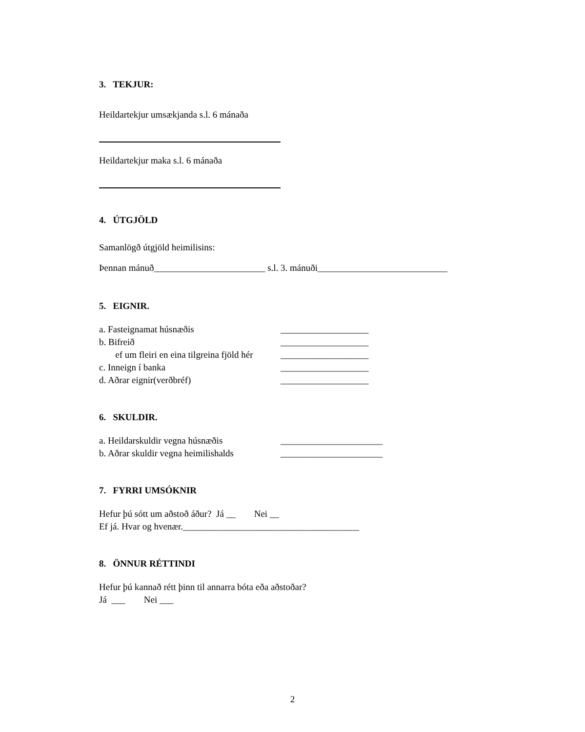3. TEKJUR:
Heildartekjur umsækjanda s.l. 6 mánaða
Heildartekjur maka s.l. 6 mánaða
4. ÚTGJÖLD
Samanlögð útgjöld heimilisins:
Þennan mánuð________________________ s.l. 3. mánuði____________________________
5. EIGNIR.
a. Fasteignamat húsnæðis ___________________
b. Bifreið ___________________
ef um fleiri en eina tilgreina fjöld hér ___________________
c. Inneign í banka ___________________
d. Aðrar eignir(verðbréf) ___________________
6. SKULDIR.
a. Heildarskuldir vegna húsnæðis ______________________
b. Aðrar skuldir vegna heimilishalds ______________________
7. FYRRI UMSÓKNIR
Hefur þú sótt um aðstoð áður? Já __ Nei __
Ef já. Hvar og hvenær.______________________________________
8. ÖNNUR RÉTTINDI
Hefur þú kannað rétt þinn til annarra bóta eða aðstoðar?
Já ___ Nei ___
2